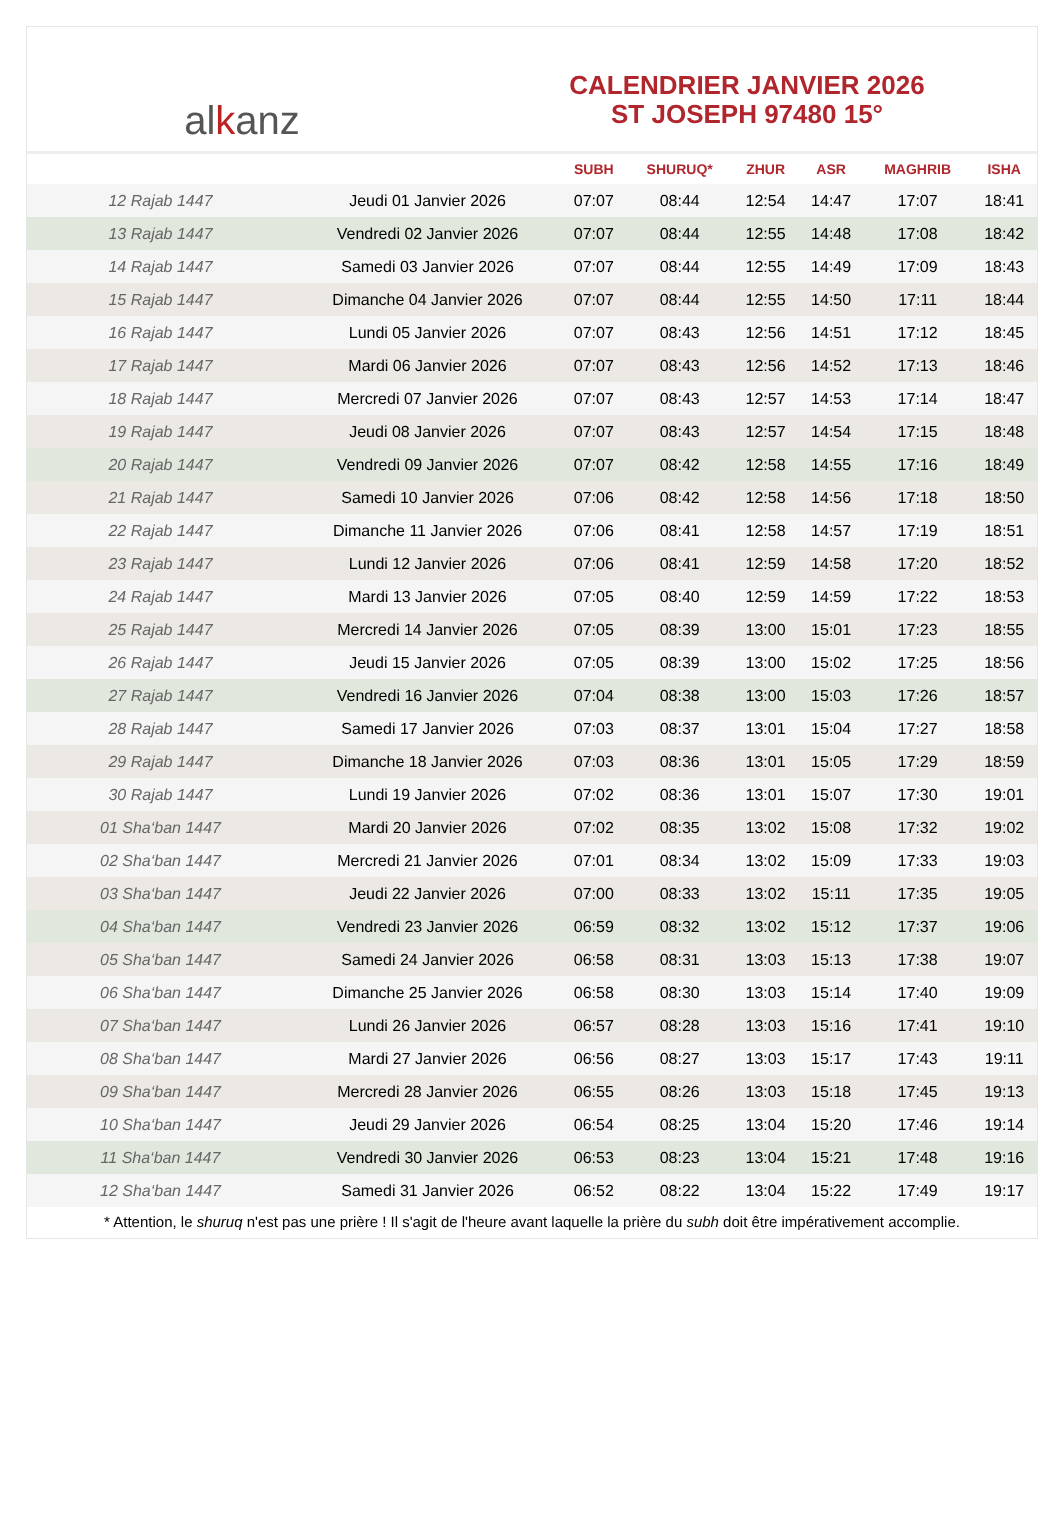al k anz
CALENDRIER JANVIER 2026
ST JOSEPH 97480 15°
| | | SUBH | SHURUQ* | ZHUR | ASR | MAGHRIB | ISHA |
| --- | --- | --- | --- | --- | --- | --- | --- |
| 12 Rajab 1447 | Jeudi 01 Janvier 2026 | 07:07 | 08:44 | 12:54 | 14:47 | 17:07 | 18:41 |
| 13 Rajab 1447 | Vendredi 02 Janvier 2026 | 07:07 | 08:44 | 12:55 | 14:48 | 17:08 | 18:42 |
| 14 Rajab 1447 | Samedi 03 Janvier 2026 | 07:07 | 08:44 | 12:55 | 14:49 | 17:09 | 18:43 |
| 15 Rajab 1447 | Dimanche 04 Janvier 2026 | 07:07 | 08:44 | 12:55 | 14:50 | 17:11 | 18:44 |
| 16 Rajab 1447 | Lundi 05 Janvier 2026 | 07:07 | 08:43 | 12:56 | 14:51 | 17:12 | 18:45 |
| 17 Rajab 1447 | Mardi 06 Janvier 2026 | 07:07 | 08:43 | 12:56 | 14:52 | 17:13 | 18:46 |
| 18 Rajab 1447 | Mercredi 07 Janvier 2026 | 07:07 | 08:43 | 12:57 | 14:53 | 17:14 | 18:47 |
| 19 Rajab 1447 | Jeudi 08 Janvier 2026 | 07:07 | 08:43 | 12:57 | 14:54 | 17:15 | 18:48 |
| 20 Rajab 1447 | Vendredi 09 Janvier 2026 | 07:07 | 08:42 | 12:58 | 14:55 | 17:16 | 18:49 |
| 21 Rajab 1447 | Samedi 10 Janvier 2026 | 07:06 | 08:42 | 12:58 | 14:56 | 17:18 | 18:50 |
| 22 Rajab 1447 | Dimanche 11 Janvier 2026 | 07:06 | 08:41 | 12:58 | 14:57 | 17:19 | 18:51 |
| 23 Rajab 1447 | Lundi 12 Janvier 2026 | 07:06 | 08:41 | 12:59 | 14:58 | 17:20 | 18:52 |
| 24 Rajab 1447 | Mardi 13 Janvier 2026 | 07:05 | 08:40 | 12:59 | 14:59 | 17:22 | 18:53 |
| 25 Rajab 1447 | Mercredi 14 Janvier 2026 | 07:05 | 08:39 | 13:00 | 15:01 | 17:23 | 18:55 |
| 26 Rajab 1447 | Jeudi 15 Janvier 2026 | 07:05 | 08:39 | 13:00 | 15:02 | 17:25 | 18:56 |
| 27 Rajab 1447 | Vendredi 16 Janvier 2026 | 07:04 | 08:38 | 13:00 | 15:03 | 17:26 | 18:57 |
| 28 Rajab 1447 | Samedi 17 Janvier 2026 | 07:03 | 08:37 | 13:01 | 15:04 | 17:27 | 18:58 |
| 29 Rajab 1447 | Dimanche 18 Janvier 2026 | 07:03 | 08:36 | 13:01 | 15:05 | 17:29 | 18:59 |
| 30 Rajab 1447 | Lundi 19 Janvier 2026 | 07:02 | 08:36 | 13:01 | 15:07 | 17:30 | 19:01 |
| 01 Sha‘ban 1447 | Mardi 20 Janvier 2026 | 07:02 | 08:35 | 13:02 | 15:08 | 17:32 | 19:02 |
| 02 Sha‘ban 1447 | Mercredi 21 Janvier 2026 | 07:01 | 08:34 | 13:02 | 15:09 | 17:33 | 19:03 |
| 03 Sha‘ban 1447 | Jeudi 22 Janvier 2026 | 07:00 | 08:33 | 13:02 | 15:11 | 17:35 | 19:05 |
| 04 Sha‘ban 1447 | Vendredi 23 Janvier 2026 | 06:59 | 08:32 | 13:02 | 15:12 | 17:37 | 19:06 |
| 05 Sha‘ban 1447 | Samedi 24 Janvier 2026 | 06:58 | 08:31 | 13:03 | 15:13 | 17:38 | 19:07 |
| 06 Sha‘ban 1447 | Dimanche 25 Janvier 2026 | 06:58 | 08:30 | 13:03 | 15:14 | 17:40 | 19:09 |
| 07 Sha‘ban 1447 | Lundi 26 Janvier 2026 | 06:57 | 08:28 | 13:03 | 15:16 | 17:41 | 19:10 |
| 08 Sha‘ban 1447 | Mardi 27 Janvier 2026 | 06:56 | 08:27 | 13:03 | 15:17 | 17:43 | 19:11 |
| 09 Sha‘ban 1447 | Mercredi 28 Janvier 2026 | 06:55 | 08:26 | 13:03 | 15:18 | 17:45 | 19:13 |
| 10 Sha‘ban 1447 | Jeudi 29 Janvier 2026 | 06:54 | 08:25 | 13:04 | 15:20 | 17:46 | 19:14 |
| 11 Sha‘ban 1447 | Vendredi 30 Janvier 2026 | 06:53 | 08:23 | 13:04 | 15:21 | 17:48 | 19:16 |
| 12 Sha‘ban 1447 | Samedi 31 Janvier 2026 | 06:52 | 08:22 | 13:04 | 15:22 | 17:49 | 19:17 |
* Attention, le shuruq n'est pas une prière ! Il s'agit de l'heure avant laquelle la prière du subh doit être impérativement accomplie.